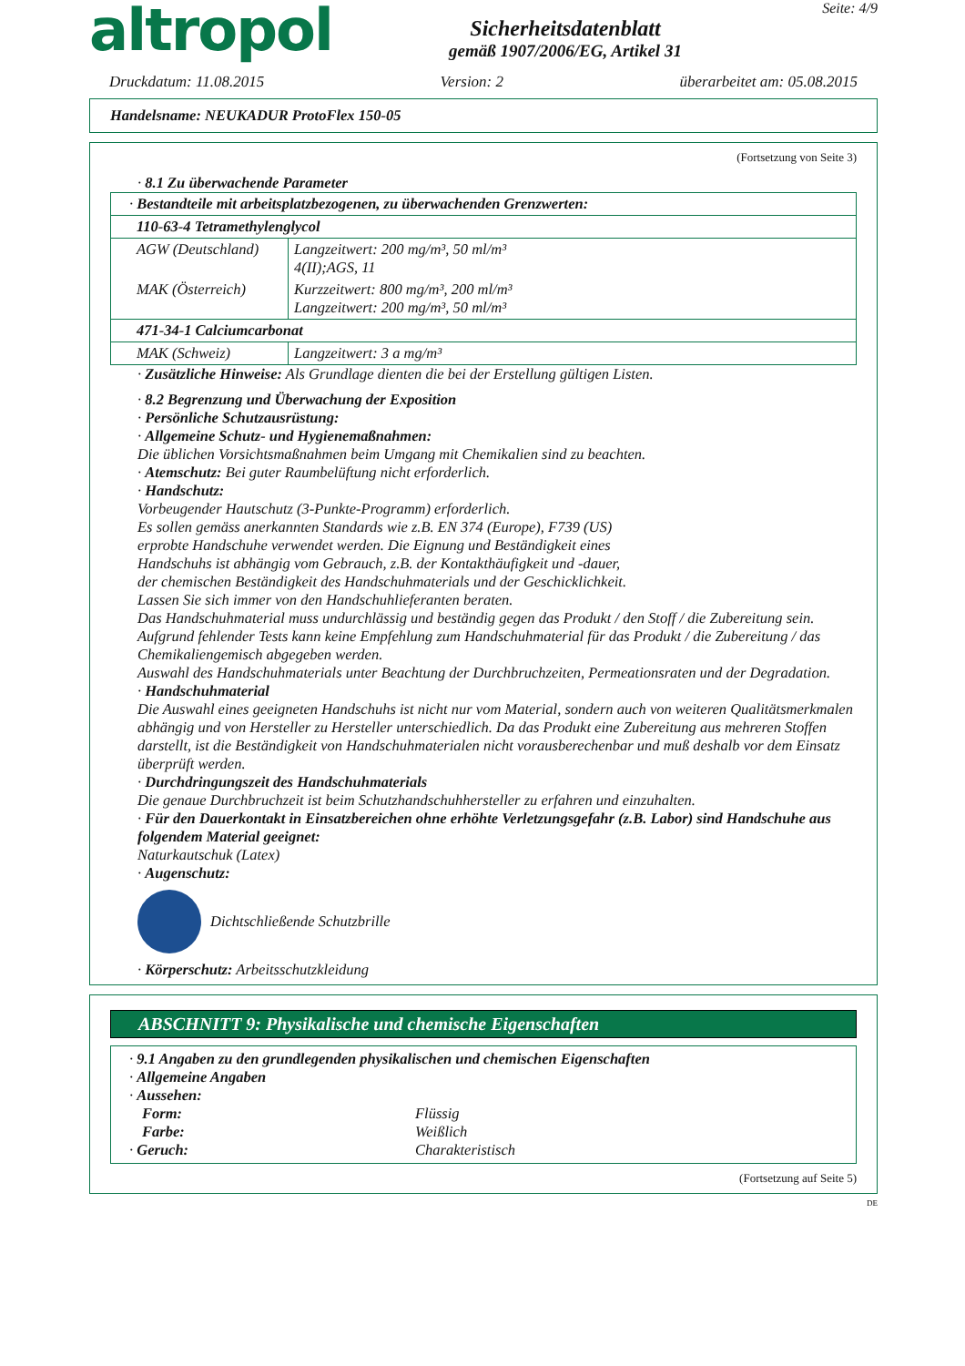altropol
Sicherheitsdatenblatt
gemäß 1907/2006/EG, Artikel 31
Seite: 4/9
Druckdatum: 11.08.2015 Version: 2 überarbeitet am: 05.08.2015
Handelsname: NEUKADUR ProtoFlex 150-05
(Fortsetzung von Seite 3)
· 8.1 Zu überwachende Parameter
| · Bestandteile mit arbeitsplatzbezogenen, zu überwachenden Grenzwerten: | |
| 110-63-4 Tetramethylenglycol | |
| AGW (Deutschland) | Langzeitwert: 200 mg/m³, 50 ml/m³ 4(II);AGS, 11 |
| MAK (Österreich) | Kurzzeitwert: 800 mg/m³, 200 ml/m³ Langzeitwert: 200 mg/m³, 50 ml/m³ |
| 471-34-1 Calciumcarbonat | |
| MAK (Schweiz) | Langzeitwert: 3 a mg/m³ |
· Zusätzliche Hinweise: Als Grundlage dienten die bei der Erstellung gültigen Listen.
· 8.2 Begrenzung und Überwachung der Exposition
· Persönliche Schutzausrüstung:
· Allgemeine Schutz- und Hygienemaßnahmen:
Die üblichen Vorsichtsmaßnahmen beim Umgang mit Chemikalien sind zu beachten.
· Atemschutz: Bei guter Raumbelüftung nicht erforderlich.
· Handschutz:
Vorbeugender Hautschutz (3-Punkte-Programm) erforderlich.
Es sollen gemäss anerkannten Standards wie z.B. EN 374 (Europe), F739 (US)
erprobte Handschuhe verwendet werden. Die Eignung und Beständigkeit eines
Handschuhs ist abhängig vom Gebrauch, z.B. der Kontakthäufigkeit und -dauer,
der chemischen Beständigkeit des Handschuhmaterials und der Geschicklichkeit.
Lassen Sie sich immer von den Handschuhlieferanten beraten.
Das Handschuhmaterial muss undurchlässig und beständig gegen das Produkt / den Stoff / die Zubereitung sein.
Aufgrund fehlender Tests kann keine Empfehlung zum Handschuhmaterial für das Produkt / die Zubereitung / das Chemikaliengemisch abgegeben werden.
Auswahl des Handschuhmaterials unter Beachtung der Durchbruchzeiten, Permeationsraten und der Degradation.
· Handschuhmaterial
Die Auswahl eines geeigneten Handschuhs ist nicht nur vom Material, sondern auch von weiteren Qualitätsmerkmalen abhängig und von Hersteller zu Hersteller unterschiedlich. Da das Produkt eine Zubereitung aus mehreren Stoffen darstellt, ist die Beständigkeit von Handschuhmaterialen nicht vorausberechenbar und muß deshalb vor dem Einsatz überprüft werden.
· Durchdringungszeit des Handschuhmaterials
Die genaue Durchbruchzeit ist beim Schutzhandschuhhersteller zu erfahren und einzuhalten.
· Für den Dauerkontakt in Einsatzbereichen ohne erhöhte Verletzungsgefahr (z.B. Labor) sind Handschuhe aus folgendem Material geeignet:
Naturkautschuk (Latex)
· Augenschutz:
Dichtschließende Schutzbrille
· Körperschutz: Arbeitsschutzkleidung
ABSCHNITT 9: Physikalische und chemische Eigenschaften
· 9.1 Angaben zu den grundlegenden physikalischen und chemischen Eigenschaften
· Allgemeine Angaben
· Aussehen:
Form: Flüssig
Farbe: Weißlich
· Geruch: Charakteristisch
(Fortsetzung auf Seite 5)
DE